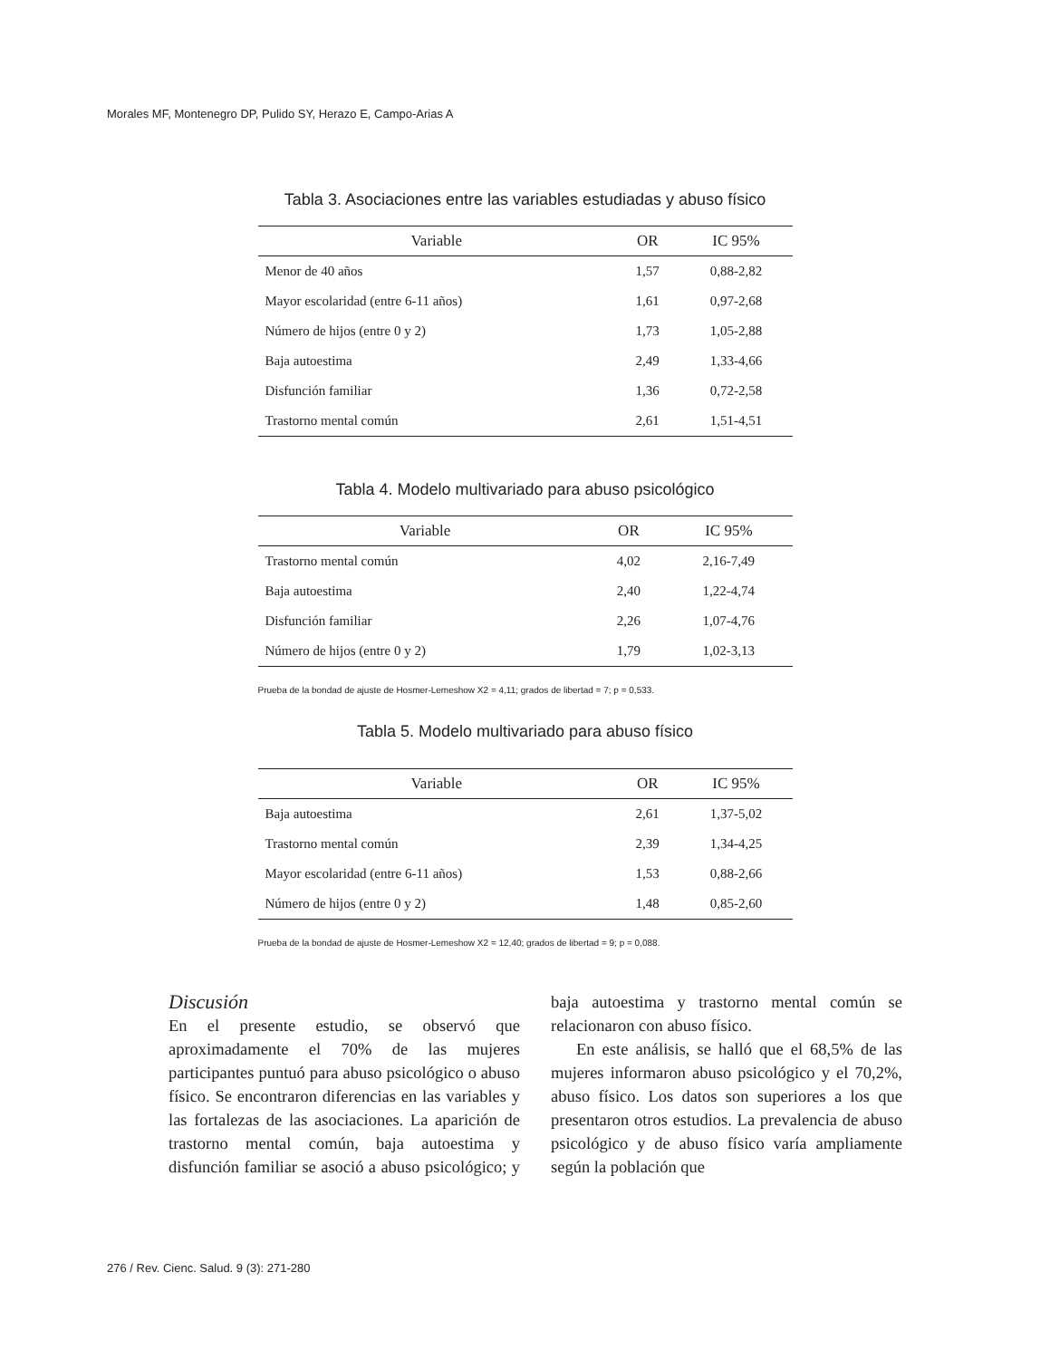Morales MF, Montenegro DP, Pulido SY, Herazo E, Campo-Arias A
Tabla 3. Asociaciones entre las variables estudiadas y abuso físico
| Variable | OR | IC 95% |
| --- | --- | --- |
| Menor de 40 años | 1,57 | 0,88-2,82 |
| Mayor escolaridad (entre 6-11 años) | 1,61 | 0,97-2,68 |
| Número de hijos (entre 0 y 2) | 1,73 | 1,05-2,88 |
| Baja autoestima | 2,49 | 1,33-4,66 |
| Disfunción familiar | 1,36 | 0,72-2,58 |
| Trastorno mental común | 2,61 | 1,51-4,51 |
Tabla 4. Modelo multivariado para abuso psicológico
| Variable | OR | IC 95% |
| --- | --- | --- |
| Trastorno mental común | 4,02 | 2,16-7,49 |
| Baja autoestima | 2,40 | 1,22-4,74 |
| Disfunción familiar | 2,26 | 1,07-4,76 |
| Número de hijos (entre 0 y 2) | 1,79 | 1,02-3,13 |
Prueba de la bondad de ajuste de Hosmer-Lemeshow X2 = 4,11; grados de libertad = 7; p = 0,533.
Tabla 5. Modelo multivariado para abuso físico
| Variable | OR | IC 95% |
| --- | --- | --- |
| Baja autoestima | 2,61 | 1,37-5,02 |
| Trastorno mental común | 2,39 | 1,34-4,25 |
| Mayor escolaridad (entre 6-11 años) | 1,53 | 0,88-2,66 |
| Número de hijos (entre 0 y 2) | 1,48 | 0,85-2,60 |
Prueba de la bondad de ajuste de Hosmer-Lemeshow X2 = 12,40; grados de libertad = 9; p = 0,088.
Discusión
En el presente estudio, se observó que aproximadamente el 70% de las mujeres participantes puntuó para abuso psicológico o abuso físico. Se encontraron diferencias en las variables y las fortalezas de las asociaciones. La aparición de trastorno mental común, baja autoestima y disfunción familiar se asoció a abuso psicológico; y baja autoestima y trastorno mental común se relacionaron con abuso físico.
En este análisis, se halló que el 68,5% de las mujeres informaron abuso psicológico y el 70,2%, abuso físico. Los datos son superiores a los que presentaron otros estudios. La prevalencia de abuso psicológico y de abuso físico varía ampliamente según la población que
276 / Rev. Cienc. Salud. 9 (3): 271-280